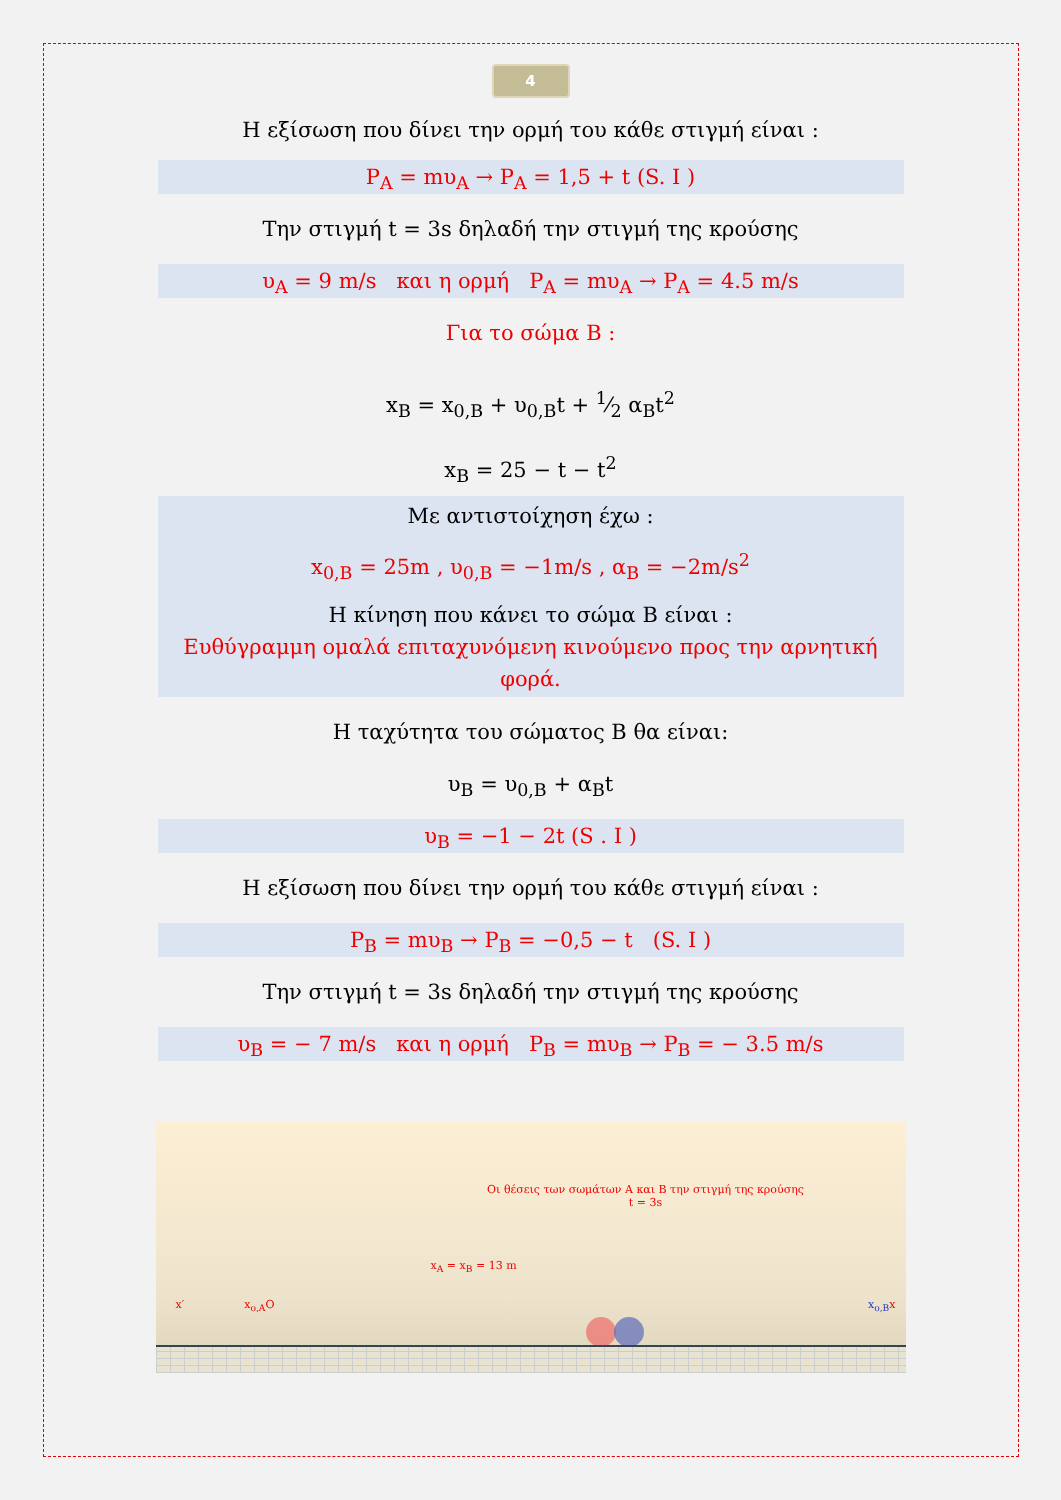4
Η εξίσωση που δίνει την ορμή του κάθε στιγμή είναι :
P<sub>A</sub> = mυ<sub>A</sub> → P<sub>A</sub> = 1,5 + t (S. I )
Την στιγμή t = 3s δηλαδή την στιγμή της κρούσης
υ<sub>A</sub> = 9 m/s και η ορμή P<sub>A</sub> = mυ<sub>A</sub> → P<sub>A</sub> = 4.5 m/s
Για το σώμα Β :
x<sub>B</sub> = x<sub>0,B</sub> + υ<sub>0,B</sub>t + 1⁄2 α<sub>B</sub>t<sup>2</sup>
x<sub>B</sub> = 25 − t − t<sup>2</sup>
Με αντιστοίχηση έχω :
x<sub>0,B</sub> = 25m , υ<sub>0,B</sub> = −1m/s , α<sub>B</sub> = −2m/s<sup>2</sup>
Η κίνηση που κάνει το σώμα Β είναι :
Ευθύγραμμη ομαλά επιταχυνόμενη κινούμενο προς την αρνητική φορά.
Η ταχύτητα του σώματος Β θα είναι:
υ<sub>B</sub> = υ<sub>0,B</sub> + α<sub>B</sub>t
υ<sub>B</sub> = −1 − 2t (S . I )
Η εξίσωση που δίνει την ορμή του κάθε στιγμή είναι :
P<sub>B</sub> = mυ<sub>B</sub> → P<sub>B</sub> = −0,5 − t (S. I )
Την στιγμή t = 3s δηλαδή την στιγμή της κρούσης
υ<sub>B</sub> = − 7 m/s και η ορμή P<sub>B</sub> = mυ<sub>B</sub> → P<sub>B</sub> = − 3.5 m/s
Οι θέσεις των σωμάτων Α και Β την στιγμή της κρούσης
t = 3s
x<sub>A</sub> = x<sub>B</sub> = 13 m
x′ x<sub>o,A</sub> O x<sub>o,B</sub> x